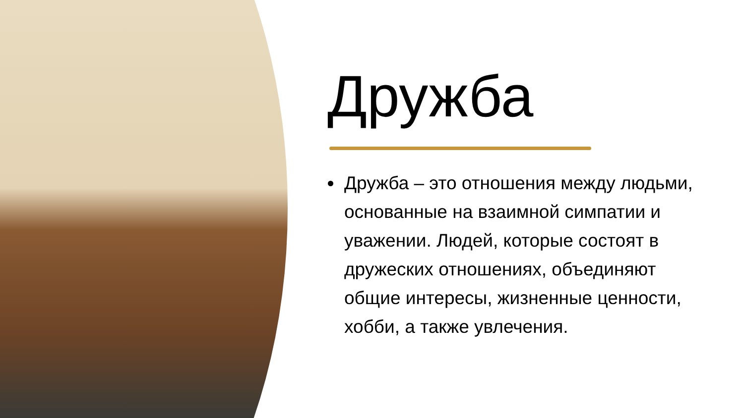Дружба
Дружба – это отношения между людьми, основанные на взаимной симпатии и уважении. Людей, которые состоят в дружеских отношениях, объединяют общие интересы, жизненные ценности, хобби, а также увлечения.